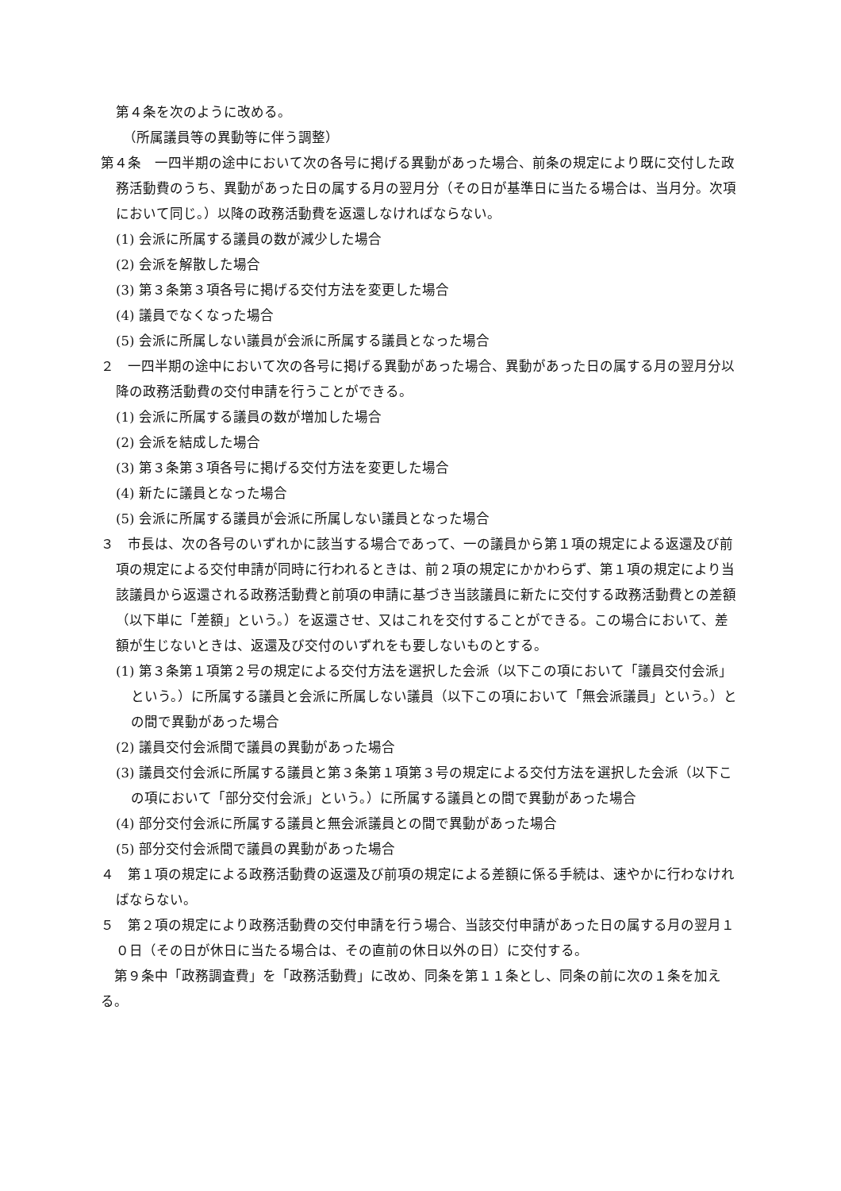第４条を次のように改める。
（所属議員等の異動等に伴う調整）
第４条　一四半期の途中において次の各号に掲げる異動があった場合、前条の規定により既に交付した政務活動費のうち、異動があった日の属する月の翌月分（その日が基準日に当たる場合は、当月分。次項において同じ。）以降の政務活動費を返還しなければならない。
(1) 会派に所属する議員の数が減少した場合
(2) 会派を解散した場合
(3) 第３条第３項各号に掲げる交付方法を変更した場合
(4) 議員でなくなった場合
(5) 会派に所属しない議員が会派に所属する議員となった場合
２　一四半期の途中において次の各号に掲げる異動があった場合、異動があった日の属する月の翌月分以降の政務活動費の交付申請を行うことができる。
(1) 会派に所属する議員の数が増加した場合
(2) 会派を結成した場合
(3) 第３条第３項各号に掲げる交付方法を変更した場合
(4) 新たに議員となった場合
(5) 会派に所属する議員が会派に所属しない議員となった場合
３　市長は、次の各号のいずれかに該当する場合であって、一の議員から第１項の規定による返還及び前項の規定による交付申請が同時に行われるときは、前２項の規定にかかわらず、第１項の規定により当該議員から返還される政務活動費と前項の申請に基づき当該議員に新たに交付する政務活動費との差額（以下単に「差額」という。）を返還させ、又はこれを交付することができる。この場合において、差額が生じないときは、返還及び交付のいずれをも要しないものとする。
(1) 第３条第１項第２号の規定による交付方法を選択した会派（以下この項において「議員交付会派」という。）に所属する議員と会派に所属しない議員（以下この項において「無会派議員」という。）との間で異動があった場合
(2) 議員交付会派間で議員の異動があった場合
(3) 議員交付会派に所属する議員と第３条第１項第３号の規定による交付方法を選択した会派（以下この項において「部分交付会派」という。）に所属する議員との間で異動があった場合
(4) 部分交付会派に所属する議員と無会派議員との間で異動があった場合
(5) 部分交付会派間で議員の異動があった場合
４　第１項の規定による政務活動費の返還及び前項の規定による差額に係る手続は、速やかに行わなければならない。
５　第２項の規定により政務活動費の交付申請を行う場合、当該交付申請があった日の属する月の翌月１０日（その日が休日に当たる場合は、その直前の休日以外の日）に交付する。
　第９条中「政務調査費」を「政務活動費」に改め、同条を第１１条とし、同条の前に次の１条を加える。